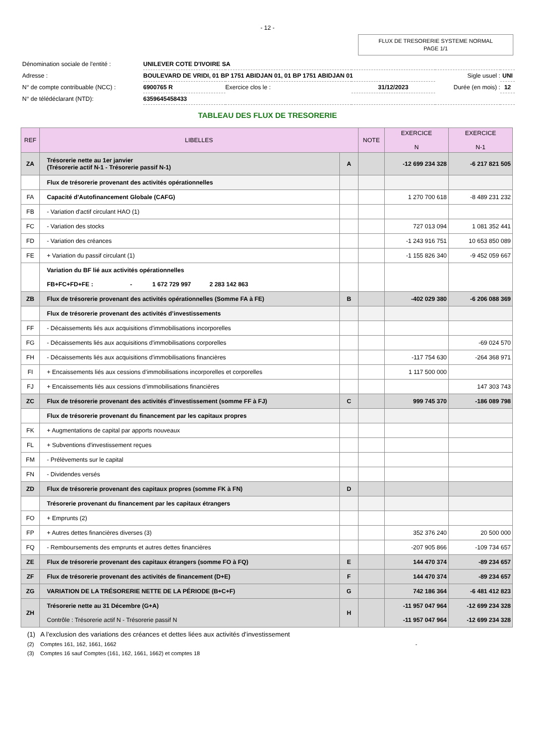- 12 -
FLUX DE TRESORERIE SYSTEME NORMAL
PAGE 1/1
| Dénomination sociale de l'entité : | UNILEVER COTE D'IVOIRE SA | | | | |
| Adresse : | BOULEVARD DE VRIDI, 01 BP 1751 ABIDJAN 01, 01 BP 1751 ABIDJAN 01 | | | Sigle usuel : | UNI |
| N° de compte contribuable (NCC) : | 6900765 R | Exercice clos le : | 31/12/2023 | Durée (en mois) : | 12 |
| N° de télédéclarant (NTD): | 6359645458433 | | | | |
TABLEAU DES FLUX DE TRESORERIE
| REF | LIBELLES | | NOTE | EXERCICE N | EXERCICE N-1 |
| --- | --- | --- | --- | --- | --- |
| ZA | Trésorerie nette au 1er janvier (Trésorerie actif N-1 - Trésorerie passif N-1) | A | | -12 699 234 328 | -6 217 821 505 |
| | Flux de trésorerie provenant des activités opérationnelles | | | | |
| FA | Capacité d'Autofinancement Globale (CAFG) | | | 1 270 700 618 | -8 489 231 232 |
| FB | - Variation d'actif circulant HAO (1) | | | | |
| FC | - Variation des stocks | | | 727 013 094 | 1 081 352 441 |
| FD | - Variation des créances | | | -1 243 916 751 | 10 653 850 089 |
| FE | + Variation du passif circulant (1) | | | -1 155 826 340 | -9 452 059 667 |
| | Variation du BF lié aux activités opérationnelles FB+FC+FD+FE : - 1 672 729 997 2 283 142 863 | | | | |
| ZB | Flux de trésorerie provenant des activités opérationnelles (Somme FA à FE) | B | | -402 029 380 | -6 206 088 369 |
| | Flux de trésorerie provenant des activités d’investissements | | | | |
| FF | - Décaissements liés aux acquisitions d'immobilisations incorporelles | | | | |
| FG | - Décaissements liés aux acquisitions d'immobilisations corporelles | | | | -69 024 570 |
| FH | - Décaissements liés aux acquisitions d'immobilisations financières | | | -117 754 630 | -264 368 971 |
| FI | + Encaissements liés aux cessions d’immobilisations incorporelles et corporelles | | | 1 117 500 000 | |
| FJ | + Encaissements liés aux cessions d’immobilisations financières | | | | 147 303 743 |
| ZC | Flux de trésorerie provenant des activités d’investissement (somme FF à FJ) | C | | 999 745 370 | -186 089 798 |
| | Flux de trésorerie provenant du financement par les capitaux propres | | | | |
| FK | + Augmentations de capital par apports nouveaux | | | | |
| FL | + Subventions d'investissement reçues | | | | |
| FM | - Prélèvements sur le capital | | | | |
| FN | - Dividendes versés | | | | |
| ZD | Flux de trésorerie provenant des capitaux propres (somme FK à FN) | D | | | |
| | Trésorerie provenant du financement par les capitaux étrangers | | | | |
| FO | + Emprunts (2) | | | | |
| FP | + Autres dettes financières diverses (3) | | | 352 376 240 | 20 500 000 |
| FQ | - Remboursements des emprunts et autres dettes financières | | | -207 905 866 | -109 734 657 |
| ZE | Flux de trésorerie provenant des capitaux étrangers (somme FO à FQ) | E | | 144 470 374 | -89 234 657 |
| ZF | Flux de trésorerie provenant des activités de financement (D+E) | F | | 144 470 374 | -89 234 657 |
| ZG | VARIATION DE LA TRÉSORERIE NETTE DE LA PÉRIODE (B+C+F) | G | | 742 186 364 | -6 481 412 823 |
| ZH | Trésorerie nette au 31 Décembre (G+A) Contrôle : Trésorerie actif N - Trésorerie passif N | H | | -11 957 047 964 -11 957 047 964 | -12 699 234 328 -12 699 234 328 |
(1) A l’exclusion des variations des créances et dettes liées aux activités d’investissement
(2) Comptes 161, 162, 1661, 1662 -
(3) Comptes 16 sauf Comptes (161, 162, 1661, 1662) et comptes 18